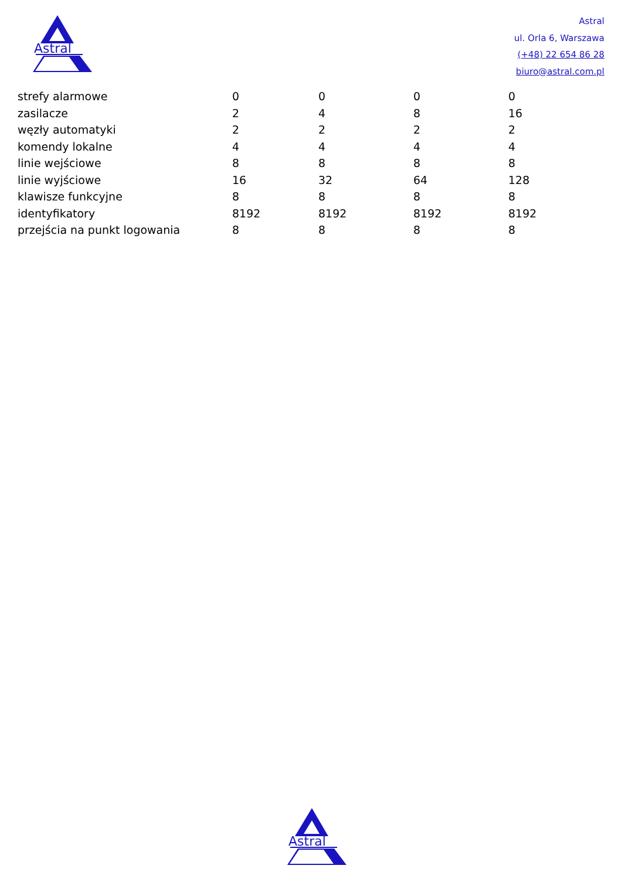Astral
Astral
ul. Orla 6, Warszawa
(+48) 22 654 86 28
biuro@astral.com.pl
| strefy alarmowe | 0 | 0 | 0 | 0 |
| zasilacze | 2 | 4 | 8 | 16 |
| węzły automatyki | 2 | 2 | 2 | 2 |
| komendy lokalne | 4 | 4 | 4 | 4 |
| linie wejściowe | 8 | 8 | 8 | 8 |
| linie wyjściowe | 16 | 32 | 64 | 128 |
| klawisze funkcyjne | 8 | 8 | 8 | 8 |
| identyfikatory | 8192 | 8192 | 8192 | 8192 |
| przejścia na punkt logowania | 8 | 8 | 8 | 8 |
Astral